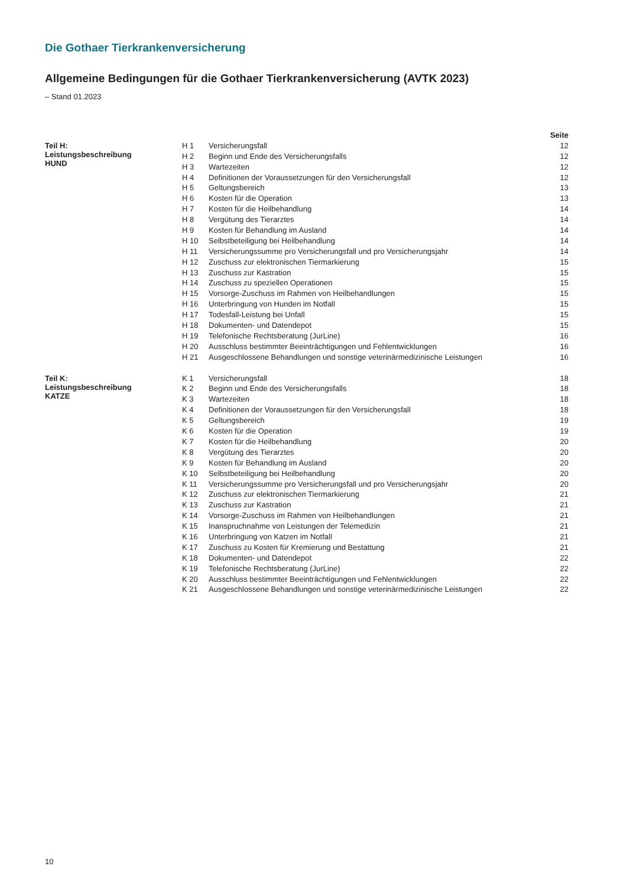Die Gothaer Tierkrankenversicherung
Allgemeine Bedingungen für die Gothaer Tierkrankenversicherung (AVTK 2023)
– Stand 01.2023
| | | | Seite |
| --- | --- | --- | --- |
| Teil H: Leistungsbeschreibung HUND | H 1 | Versicherungsfall | 12 |
| | H 2 | Beginn und Ende des Versicherungsfalls | 12 |
| | H 3 | Wartezeiten | 12 |
| | H 4 | Definitionen der Voraussetzungen für den Versicherungsfall | 12 |
| | H 5 | Geltungsbereich | 13 |
| | H 6 | Kosten für die Operation | 13 |
| | H 7 | Kosten für die Heilbehandlung | 14 |
| | H 8 | Vergütung des Tierarztes | 14 |
| | H 9 | Kosten für Behandlung im Ausland | 14 |
| | H 10 | Selbstbeteiligung bei Heilbehandlung | 14 |
| | H 11 | Versicherungssumme pro Versicherungsfall und pro Versicherungsjahr | 14 |
| | H 12 | Zuschuss zur elektronischen Tiermarkierung | 15 |
| | H 13 | Zuschuss zur Kastration | 15 |
| | H 14 | Zuschuss zu speziellen Operationen | 15 |
| | H 15 | Vorsorge-Zuschuss im Rahmen von Heilbehandlungen | 15 |
| | H 16 | Unterbringung von Hunden im Notfall | 15 |
| | H 17 | Todesfall-Leistung bei Unfall | 15 |
| | H 18 | Dokumenten- und Datendepot | 15 |
| | H 19 | Telefonische Rechtsberatung (JurLine) | 16 |
| | H 20 | Ausschluss bestimmter Beeinträchtigungen und Fehlentwicklungen | 16 |
| | H 21 | Ausgeschlossene Behandlungen und sonstige veterinärmedizinische Leistungen | 16 |
| Teil K: Leistungsbeschreibung KATZE | K 1 | Versicherungsfall | 18 |
| | K 2 | Beginn und Ende des Versicherungsfalls | 18 |
| | K 3 | Wartezeiten | 18 |
| | K 4 | Definitionen der Voraussetzungen für den Versicherungsfall | 18 |
| | K 5 | Geltungsbereich | 19 |
| | K 6 | Kosten für die Operation | 19 |
| | K 7 | Kosten für die Heilbehandlung | 20 |
| | K 8 | Vergütung des Tierarztes | 20 |
| | K 9 | Kosten für Behandlung im Ausland | 20 |
| | K 10 | Selbstbeteiligung bei Heilbehandlung | 20 |
| | K 11 | Versicherungssumme pro Versicherungsfall und pro Versicherungsjahr | 20 |
| | K 12 | Zuschuss zur elektronischen Tiermarkierung | 21 |
| | K 13 | Zuschuss zur Kastration | 21 |
| | K 14 | Vorsorge-Zuschuss im Rahmen von Heilbehandlungen | 21 |
| | K 15 | Inanspruchnahme von Leistungen der Telemedizin | 21 |
| | K 16 | Unterbringung von Katzen im Notfall | 21 |
| | K 17 | Zuschuss zu Kosten für Kremierung und Bestattung | 21 |
| | K 18 | Dokumenten- und Datendepot | 22 |
| | K 19 | Telefonische Rechtsberatung (JurLine) | 22 |
| | K 20 | Ausschluss bestimmter Beeinträchtigungen und Fehlentwicklungen | 22 |
| | K 21 | Ausgeschlossene Behandlungen und sonstige veterinärmedizinische Leistungen | 22 |
10